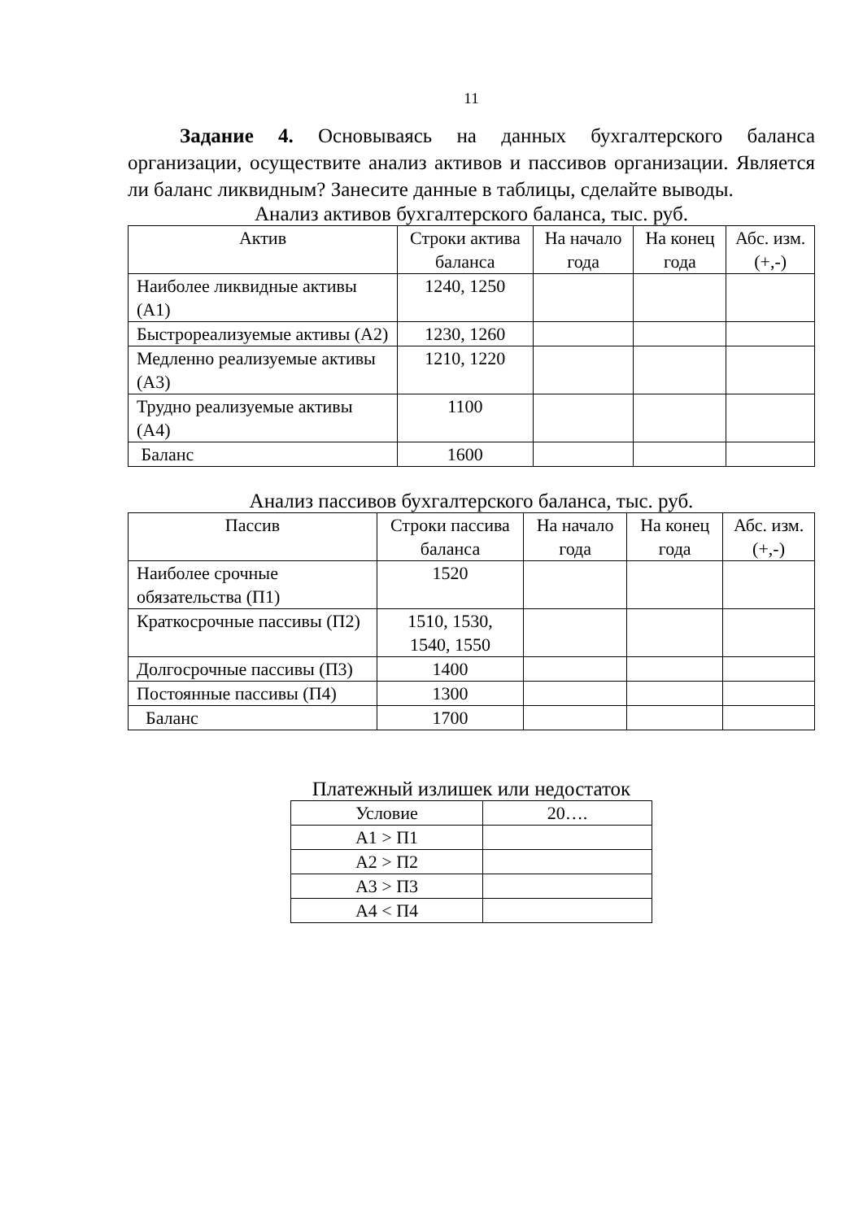11
Задание 4. Основываясь на данных бухгалтерского баланса организации, осуществите анализ активов и пассивов организации. Является ли баланс ликвидным? Занесите данные в таблицы, сделайте выводы.
Анализ активов бухгалтерского баланса, тыс. руб.
| Актив | Строки актива баланса | На начало года | На конец года | Абс. изм. (+,-) |
| --- | --- | --- | --- | --- |
| Наиболее ликвидные активы (А1) | 1240, 1250 | | | |
| Быстрореализуемые активы (А2) | 1230, 1260 | | | |
| Медленно реализуемые активы (А3) | 1210, 1220 | | | |
| Трудно реализуемые активы (А4) | 1100 | | | |
| Баланс | 1600 | | | |
Анализ пассивов бухгалтерского баланса, тыс. руб.
| Пассив | Строки пассива баланса | На начало года | На конец года | Абс. изм. (+,-) |
| --- | --- | --- | --- | --- |
| Наиболее срочные обязательства (П1) | 1520 | | | |
| Краткосрочные пассивы (П2) | 1510, 1530, 1540, 1550 | | | |
| Долгосрочные пассивы (П3) | 1400 | | | |
| Постоянные пассивы (П4) | 1300 | | | |
| Баланс | 1700 | | | |
Платежный излишек или недостаток
| Условие | 20…. |
| --- | --- |
| А1 > П1 | |
| А2 > П2 | |
| А3 > П3 | |
| А4 < П4 | |